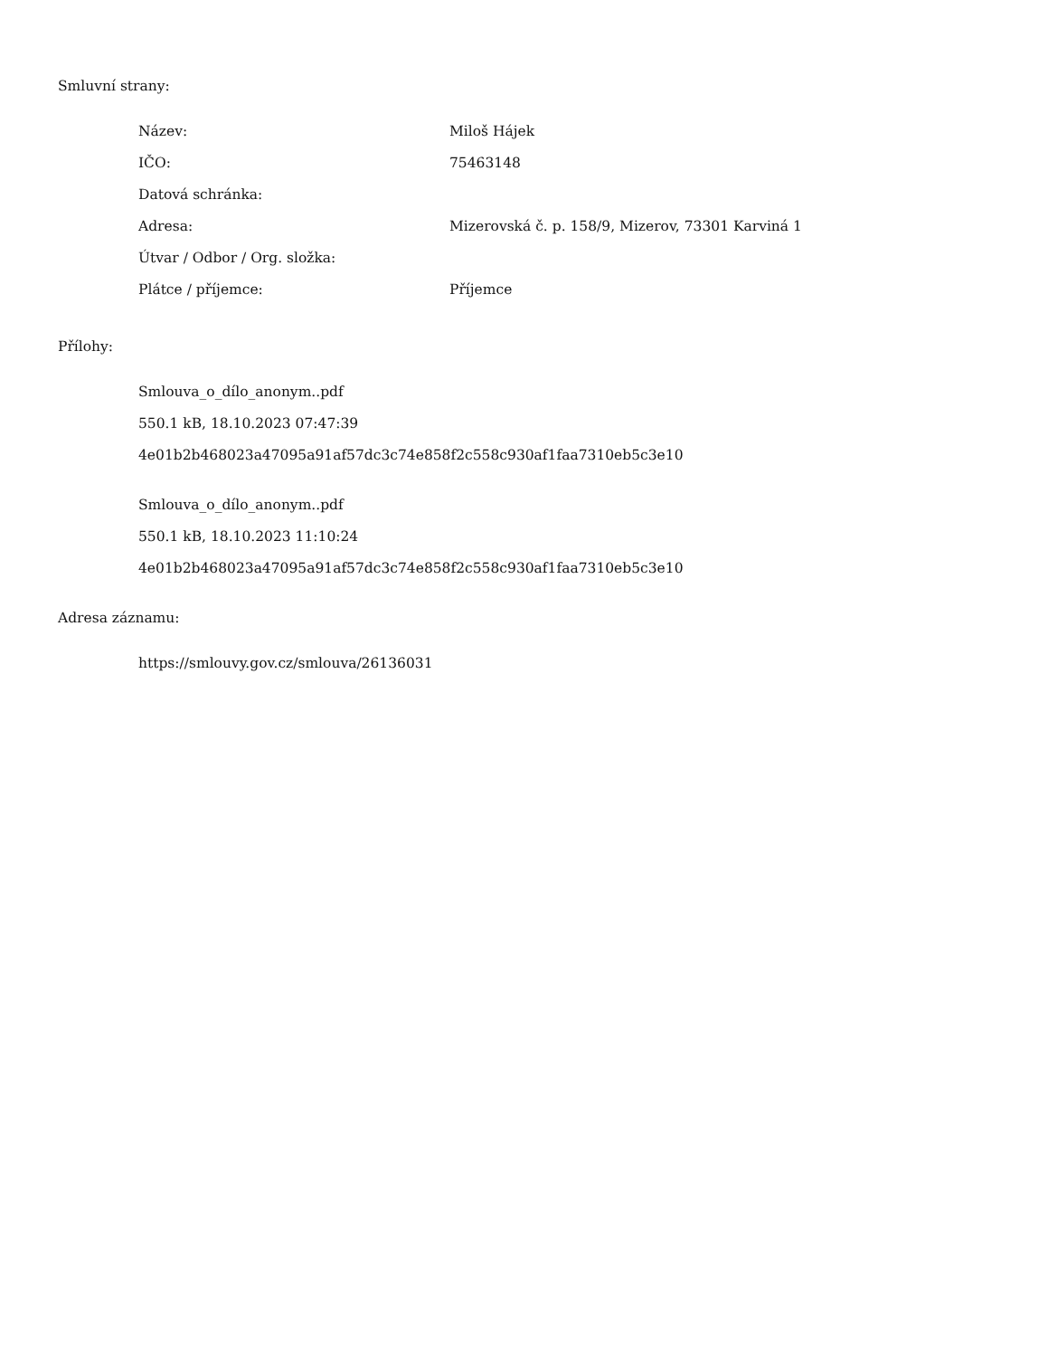Smluvní strany:
| Název: | Miloš Hájek |
| IČO: | 75463148 |
| Datová schránka: | |
| Adresa: | Mizerovská č. p. 158/9, Mizerov, 73301 Karviná 1 |
| Útvar / Odbor / Org. složka: | |
| Plátce / příjemce: | Příjemce |
Přílohy:
Smlouva_o_dílo_anonym..pdf
550.1 kB, 18.10.2023 07:47:39
4e01b2b468023a47095a91af57dc3c74e858f2c558c930af1faa7310eb5c3e10
Smlouva_o_dílo_anonym..pdf
550.1 kB, 18.10.2023 11:10:24
4e01b2b468023a47095a91af57dc3c74e858f2c558c930af1faa7310eb5c3e10
Adresa záznamu:
https://smlouvy.gov.cz/smlouva/26136031